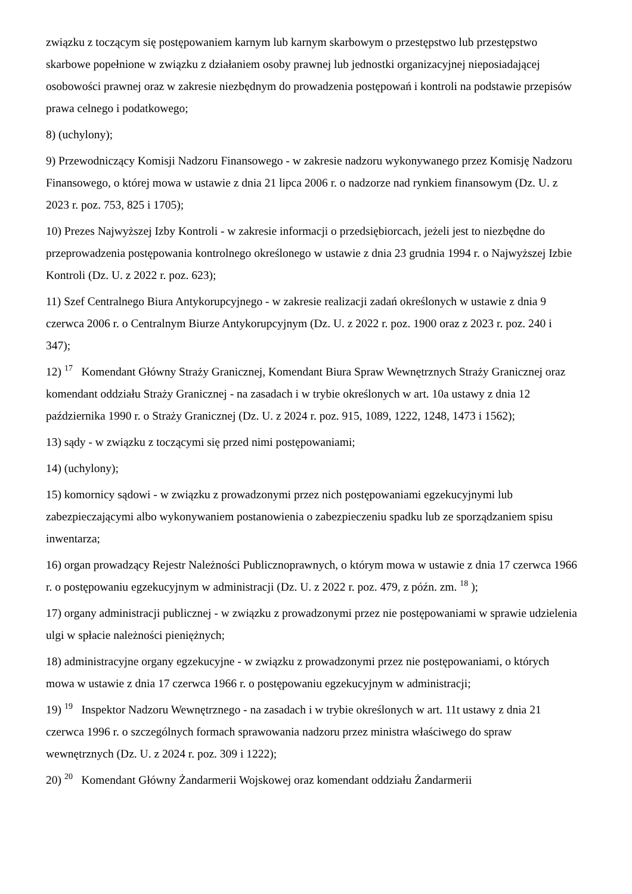związku z toczącym się postępowaniem karnym lub karnym skarbowym o przestępstwo lub przestępstwo skarbowe popełnione w związku z działaniem osoby prawnej lub jednostki organizacyjnej nieposiadającej osobowości prawnej oraz w zakresie niezbędnym do prowadzenia postępowań i kontroli na podstawie przepisów prawa celnego i podatkowego;
8) (uchylony);
9) Przewodniczący Komisji Nadzoru Finansowego - w zakresie nadzoru wykonywanego przez Komisję Nadzoru Finansowego, o której mowa w ustawie z dnia 21 lipca 2006 r. o nadzorze nad rynkiem finansowym (Dz. U. z 2023 r. poz. 753, 825 i 1705);
10) Prezes Najwyższej Izby Kontroli - w zakresie informacji o przedsiębiorcach, jeżeli jest to niezbędne do przeprowadzenia postępowania kontrolnego określonego w ustawie z dnia 23 grudnia 1994 r. o Najwyższej Izbie Kontroli (Dz. U. z 2022 r. poz. 623);
11) Szef Centralnego Biura Antykorupcyjnego - w zakresie realizacji zadań określonych w ustawie z dnia 9 czerwca 2006 r. o Centralnym Biurze Antykorupcyjnym (Dz. U. z 2022 r. poz. 1900 oraz z 2023 r. poz. 240 i 347);
12) <sup>17</sup> Komendant Główny Straży Granicznej, Komendant Biura Spraw Wewnętrznych Straży Granicznej oraz komendant oddziału Straży Granicznej - na zasadach i w trybie określonych w art. 10a ustawy z dnia 12 października 1990 r. o Straży Granicznej (Dz. U. z 2024 r. poz. 915, 1089, 1222, 1248, 1473 i 1562);
13) sądy - w związku z toczącymi się przed nimi postępowaniami;
14) (uchylony);
15) komornicy sądowi - w związku z prowadzonymi przez nich postępowaniami egzekucyjnymi lub zabezpieczającymi albo wykonywaniem postanowienia o zabezpieczeniu spadku lub ze sporządzaniem spisu inwentarza;
16) organ prowadzący Rejestr Należności Publicznoprawnych, o którym mowa w ustawie z dnia 17 czerwca 1966 r. o postępowaniu egzekucyjnym w administracji (Dz. U. z 2022 r. poz. 479, z późn. zm. <sup>18</sup> );
17) organy administracji publicznej - w związku z prowadzonymi przez nie postępowaniami w sprawie udzielenia ulgi w spłacie należności pieniężnych;
18) administracyjne organy egzekucyjne - w związku z prowadzonymi przez nie postępowaniami, o których mowa w ustawie z dnia 17 czerwca 1966 r. o postępowaniu egzekucyjnym w administracji;
19) <sup>19</sup> Inspektor Nadzoru Wewnętrznego - na zasadach i w trybie określonych w art. 11t ustawy z dnia 21 czerwca 1996 r. o szczególnych formach sprawowania nadzoru przez ministra właściwego do spraw wewnętrznych (Dz. U. z 2024 r. poz. 309 i 1222);
20) <sup>20</sup> Komendant Główny Żandarmerii Wojskowej oraz komendant oddziału Żandarmerii